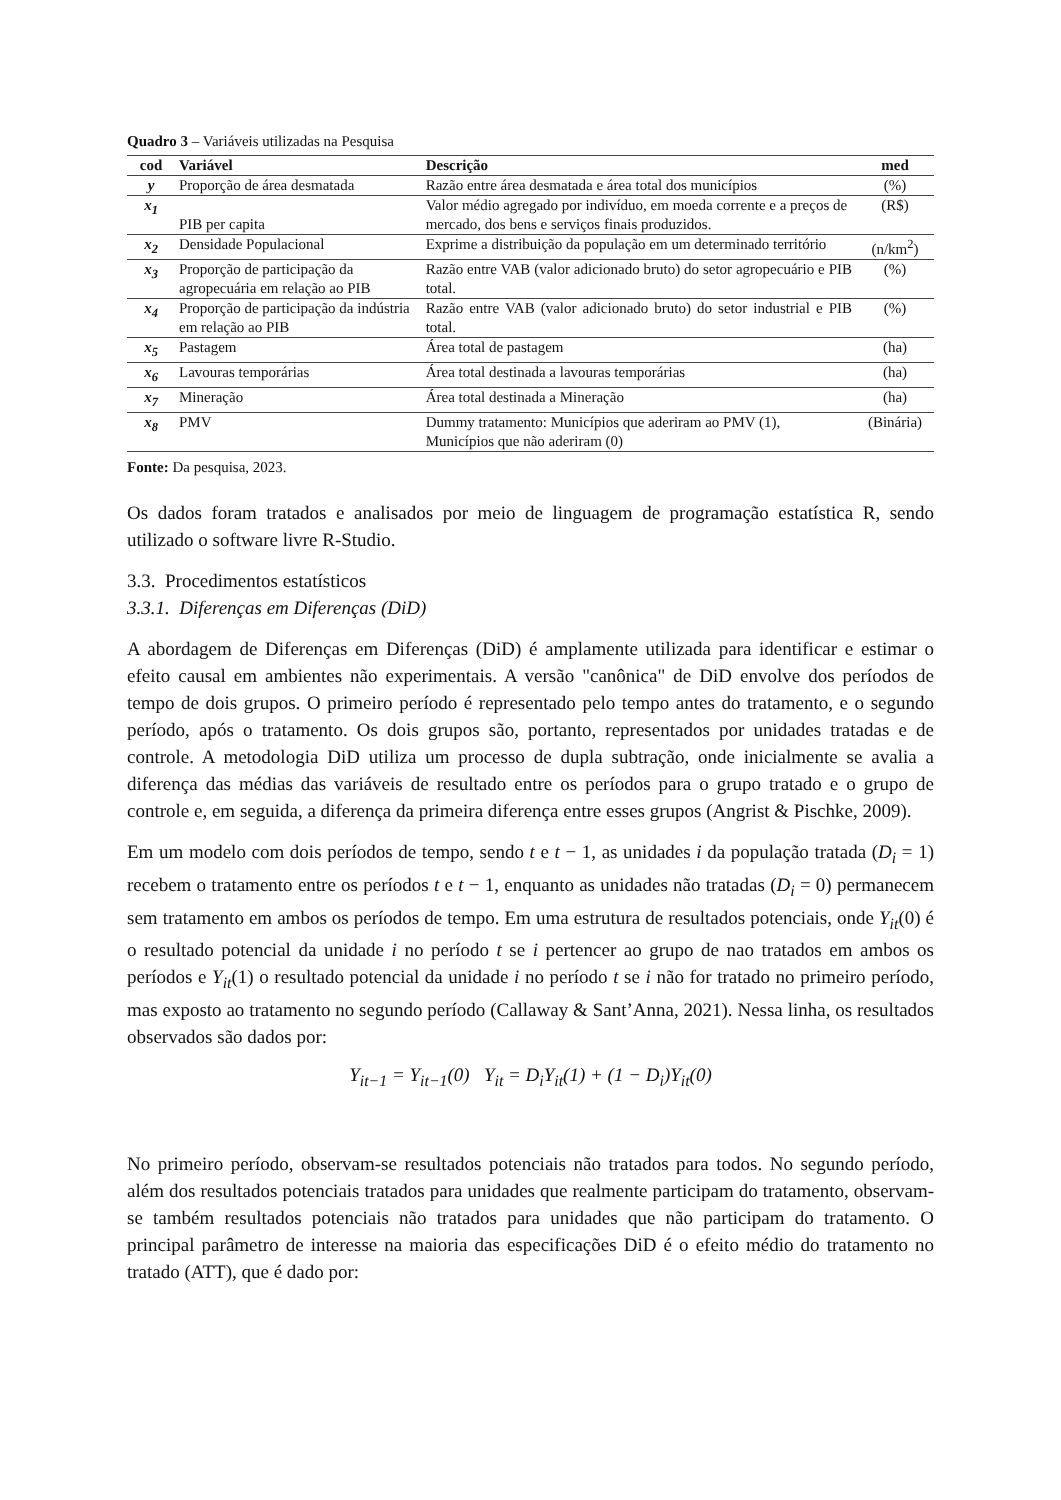Quadro 3 – Variáveis utilizadas na Pesquisa
| cod | Variável | Descrição | med |
| --- | --- | --- | --- |
| y | Proporção de área desmatada | Razão entre área desmatada e área total dos municípios | (%) |
| x<sub>1</sub> | PIB per capita | Valor médio agregado por indivíduo, em moeda corrente e a preços de mercado, dos bens e serviços finais produzidos. | (R$) |
| x<sub>2</sub> | Densidade Populacional | Exprime a distribuição da população em um determinado território | (n/km<sup>2</sup>) |
| x<sub>3</sub> | Proporção de participação da agropecuária em relação ao PIB | Razão entre VAB (valor adicionado bruto) do setor agropecuário e PIB total. | (%) |
| x<sub>4</sub> | Proporção de participação da indústria em relação ao PIB | Razão entre VAB (valor adicionado bruto) do setor industrial e PIB total. | (%) |
| x<sub>5</sub> | Pastagem | Área total de pastagem | (ha) |
| x<sub>6</sub> | Lavouras temporárias | Área total destinada a lavouras temporárias | (ha) |
| x<sub>7</sub> | Mineração | Área total destinada a Mineração | (ha) |
| x<sub>8</sub> | PMV | Dummy tratamento: Municípios que aderiram ao PMV (1), Municípios que não aderiram (0) | (Binária) |
Fonte: Da pesquisa, 2023.
Os dados foram tratados e analisados por meio de linguagem de programação estatística R, sendo utilizado o software livre R-Studio.
3.3. Procedimentos estatísticos
3.3.1. Diferenças em Diferenças (DiD)
A abordagem de Diferenças em Diferenças (DiD) é amplamente utilizada para identificar e estimar o efeito causal em ambientes não experimentais. A versão "canônica" de DiD envolve dos períodos de tempo de dois grupos. O primeiro período é representado pelo tempo antes do tratamento, e o segundo período, após o tratamento. Os dois grupos são, portanto, representados por unidades tratadas e de controle. A metodologia DiD utiliza um processo de dupla subtração, onde inicialmente se avalia a diferença das médias das variáveis de resultado entre os períodos para o grupo tratado e o grupo de controle e, em seguida, a diferença da primeira diferença entre esses grupos (Angrist & Pischke, 2009).
Em um modelo com dois períodos de tempo, sendo t e t − 1, as unidades i da população tratada (D<sub>i</sub> = 1) recebem o tratamento entre os períodos t e t − 1, enquanto as unidades não tratadas (D<sub>i</sub> = 0) permanecem sem tratamento em ambos os períodos de tempo. Em uma estrutura de resultados potenciais, onde Y<sub>it</sub>(0) é o resultado potencial da unidade i no período t se i pertencer ao grupo de nao tratados em ambos os períodos e Y<sub>it</sub>(1) o resultado potencial da unidade i no período t se i não for tratado no primeiro período, mas exposto ao tratamento no segundo período (Callaway & Sant’Anna, 2021). Nessa linha, os resultados observados são dados por:
Y<sub>it−1</sub> = Y<sub>it−1</sub>(0) Y<sub>it</sub> = D<sub>i</sub>Y<sub>it</sub>(1) + (1 − D<sub>i</sub>)Y<sub>it</sub>(0)
No primeiro período, observam-se resultados potenciais não tratados para todos. No segundo período, além dos resultados potenciais tratados para unidades que realmente participam do tratamento, observam-se também resultados potenciais não tratados para unidades que não participam do tratamento. O principal parâmetro de interesse na maioria das especificações DiD é o efeito médio do tratamento no tratado (ATT), que é dado por: